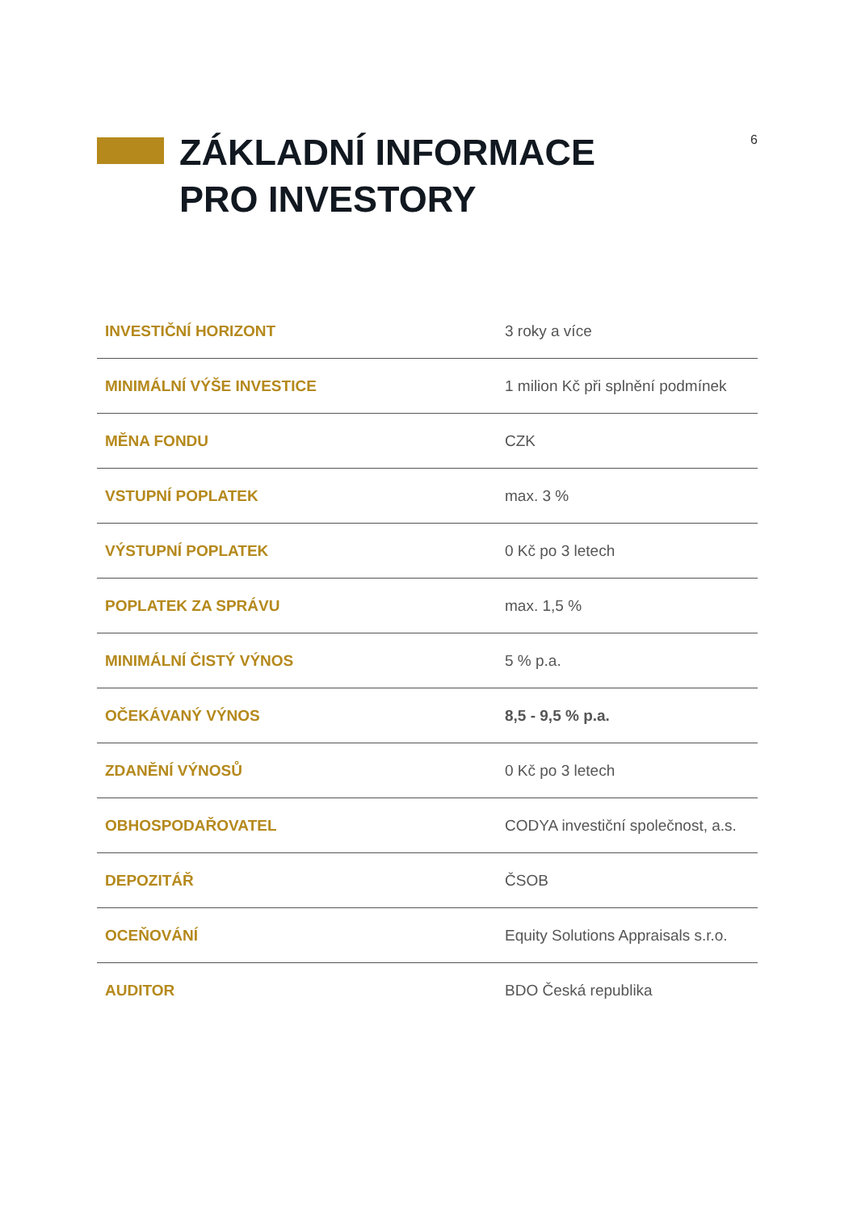6
ZÁKLADNÍ INFORMACE
PRO INVESTORY
| INVESTIČNÍ HORIZONT | 3 roky a více |
| MINIMÁLNÍ VÝŠE INVESTICE | 1 milion Kč při splnění podmínek |
| MĚNA FONDU | CZK |
| VSTUPNÍ POPLATEK | max. 3 % |
| VÝSTUPNÍ POPLATEK | 0 Kč po 3 letech |
| POPLATEK ZA SPRÁVU | max. 1,5 % |
| MINIMÁLNÍ ČISTÝ VÝNOS | 5 % p.a. |
| OČEKÁVANÝ VÝNOS | 8,5 - 9,5 % p.a. |
| ZDANĚNÍ VÝNOSŮ | 0 Kč po 3 letech |
| OBHOSPODAŘOVATEL | CODYA investiční společnost, a.s. |
| DEPOZITÁŘ | ČSOB |
| OCEŇOVÁNÍ | Equity Solutions Appraisals s.r.o. |
| AUDITOR | BDO Česká republika |